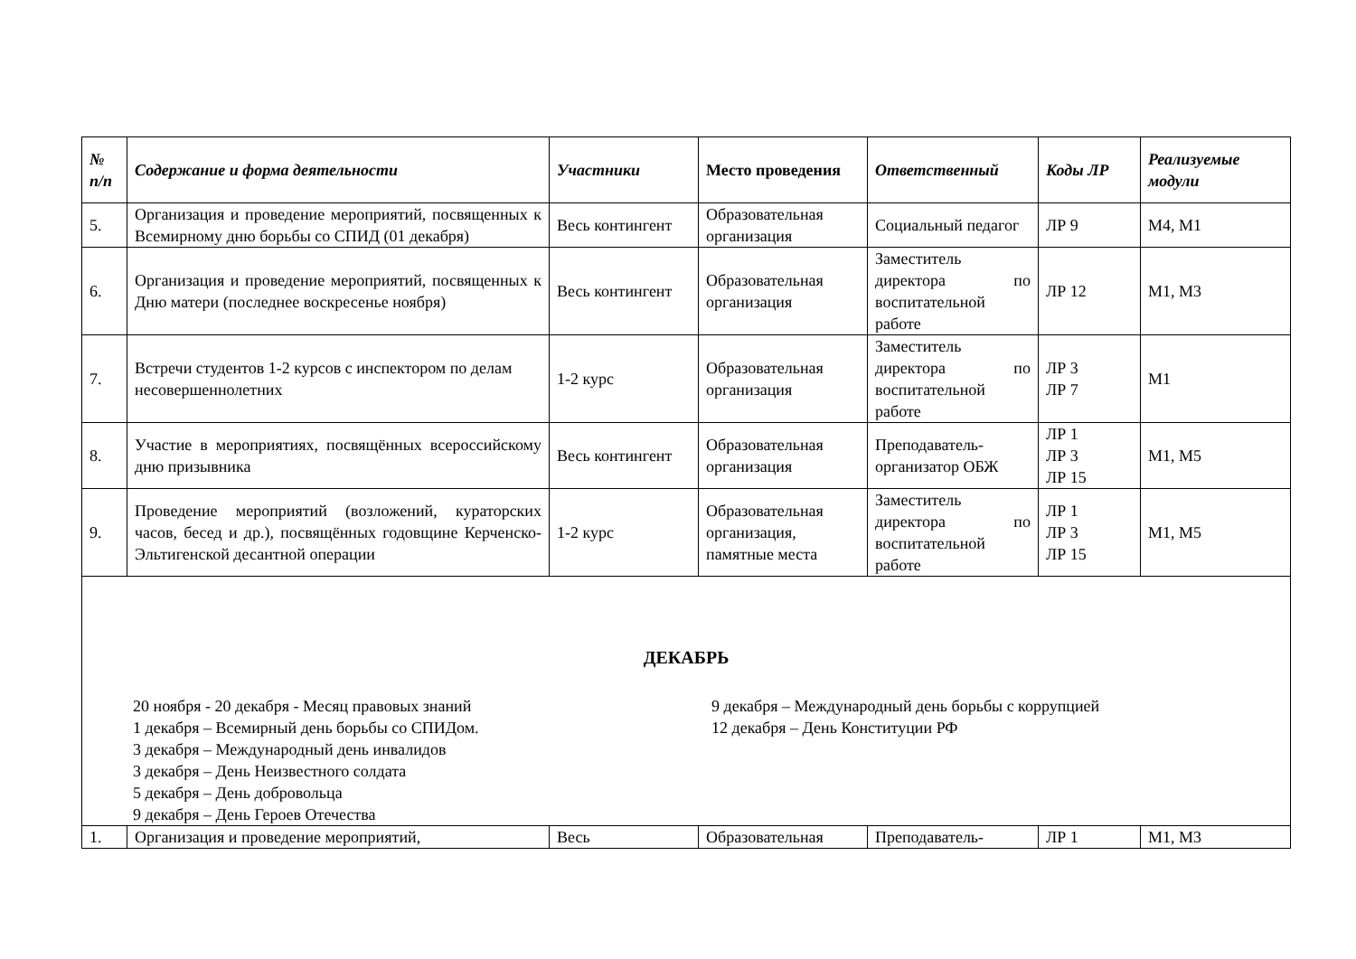| № п/п | Содержание и форма деятельности | Участники | Место проведения | Ответственный | Коды ЛР | Реализуемые модули |
| --- | --- | --- | --- | --- | --- | --- |
| 5. | Организация и проведение мероприятий, посвященных к Всемирному дню борьбы со СПИД (01 декабря) | Весь контингент | Образовательная организация | Социальный педагог | ЛР 9 | М4, М1 |
| 6. | Организация и проведение мероприятий, посвященных к Дню матери (последнее воскресенье ноября) | Весь контингент | Образовательная организация | Заместитель директора по воспитательной работе | ЛР 12 | М1, М3 |
| 7. | Встречи студентов 1-2 курсов с инспектором по делам несовершеннолетних | 1-2 курс | Образовательная организация | Заместитель директора по воспитательной работе | ЛР 3 ЛР 7 | М1 |
| 8. | Участие в мероприятиях, посвящённых всероссийскому дню призывника | Весь контингент | Образовательная организация | Преподаватель-организатор ОБЖ | ЛР 1 ЛР 3 ЛР 15 | М1, М5 |
| 9. | Проведение мероприятий (возложений, кураторских часов, бесед и др.), посвящённых годовщине Керченско-Эльтигенской десантной операции | 1-2 курс | Образовательная организация, памятные места | Заместитель директора по воспитательной работе | ЛР 1 ЛР 3 ЛР 15 | М1, М5 |
| ДЕКАБРЬ 20 ноября - 20 декабря - Месяц правовых знаний 1 декабря – Всемирный день борьбы со СПИДом. 3 декабря – Международный день инвалидов 3 декабря – День Неизвестного солдата 5 декабря – День добровольца 9 декабря – День Героев Отечества 9 декабря – Международный день борьбы с коррупцией 12 декабря – День Конституции РФ | | | | | | |
| 1. | Организация и проведение мероприятий, | Весь | Образовательная | Преподаватель- | ЛР 1 | М1, М3 |